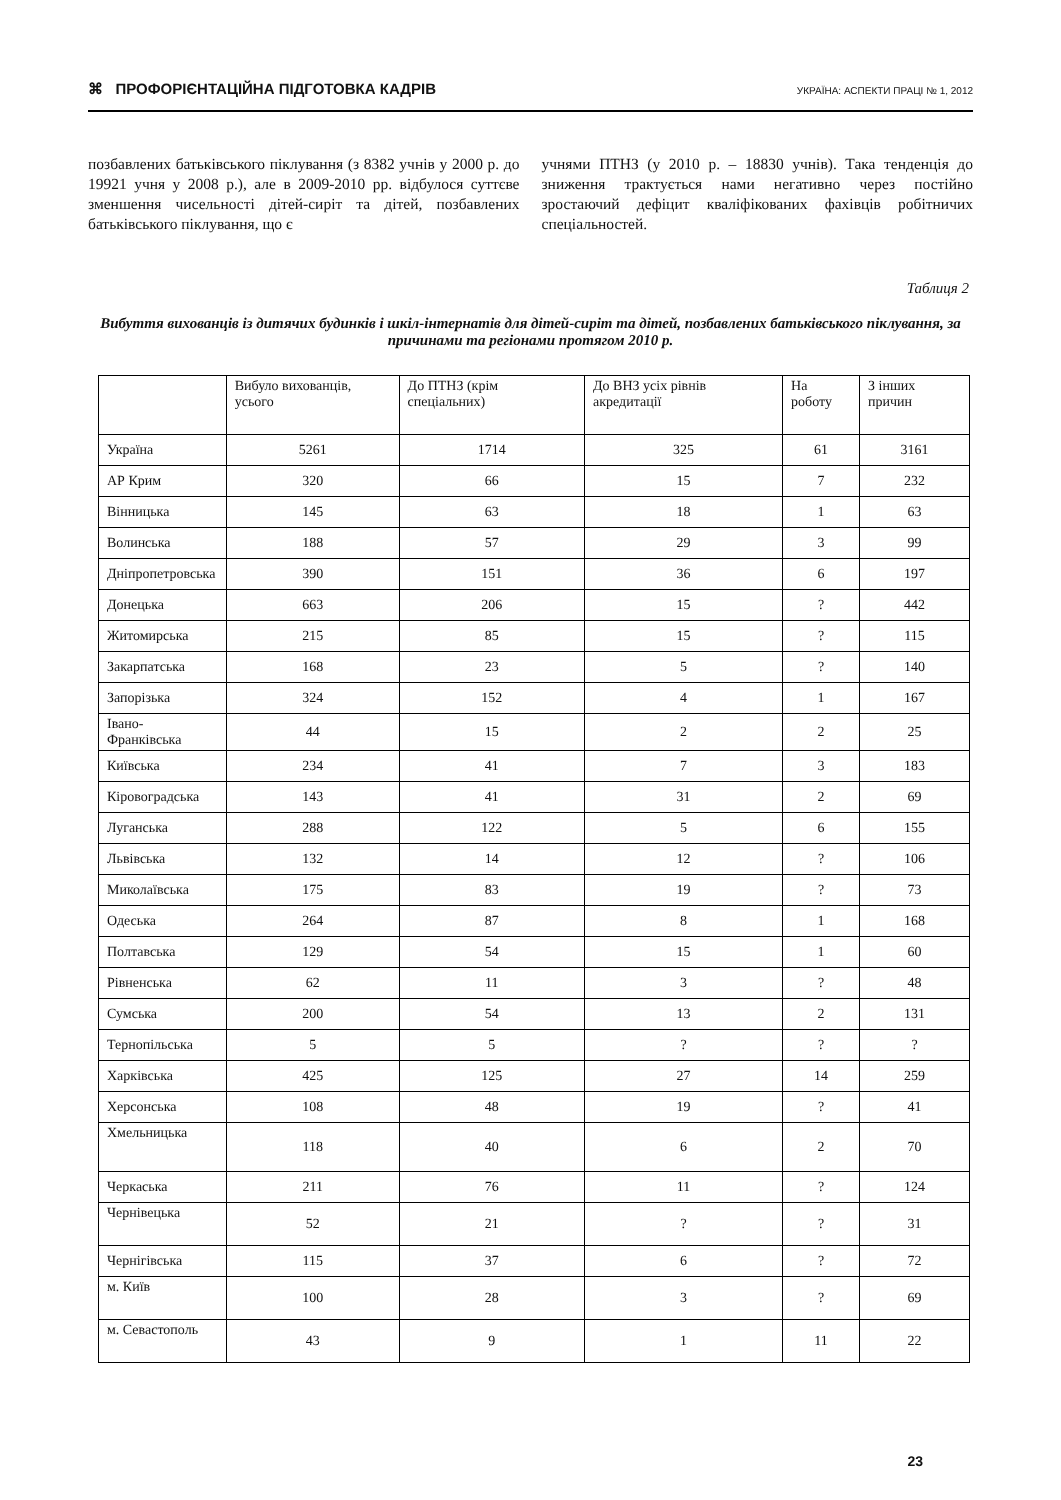⌘ ПРОФОРІЄНТАЦІЙНА ПІДГОТОВКА КАДРІВ УКРАЇНА: АСПЕКТИ ПРАЦІ № 1, 2012
позбавлених батьківського піклування (з 8382 учнів у 2000 р. до 19921 учня у 2008 р.), але в 2009-2010 рр. відбулося суттєве зменшення чисельності дітей-сиріт та дітей, позбавлених батьківського піклування, що є
учнями ПТНЗ (у 2010 р. – 18830 учнів). Така тенденція до зниження трактується нами негативно через постійно зростаючий дефіцит кваліфікованих фахівців робітничих спеціальностей.
Таблиця 2
Вибуття вихованців із дитячих будинків і шкіл-інтернатів для дітей-сиріт та дітей, позбавлених батьківського піклування, за причинами та регіонами протягом 2010 р.
| | Вибуло вихованців, усього | До ПТНЗ (крім спеціальних) | До ВНЗ усіх рівнів акредитації | На роботу | З інших причин |
| --- | --- | --- | --- | --- | --- |
| Україна | 5261 | 1714 | 325 | 61 | 3161 |
| АР Крим | 320 | 66 | 15 | 7 | 232 |
| Вінницька | 145 | 63 | 18 | 1 | 63 |
| Волинська | 188 | 57 | 29 | 3 | 99 |
| Дніпропетровська | 390 | 151 | 36 | 6 | 197 |
| Донецька | 663 | 206 | 15 | ? | 442 |
| Житомирська | 215 | 85 | 15 | ? | 115 |
| Закарпатська | 168 | 23 | 5 | ? | 140 |
| Запорізька | 324 | 152 | 4 | 1 | 167 |
| Івано-Франківська | 44 | 15 | 2 | 2 | 25 |
| Київська | 234 | 41 | 7 | 3 | 183 |
| Кіровоградська | 143 | 41 | 31 | 2 | 69 |
| Луганська | 288 | 122 | 5 | 6 | 155 |
| Львівська | 132 | 14 | 12 | ? | 106 |
| Миколаївська | 175 | 83 | 19 | ? | 73 |
| Одеська | 264 | 87 | 8 | 1 | 168 |
| Полтавська | 129 | 54 | 15 | 1 | 60 |
| Рівненська | 62 | 11 | 3 | ? | 48 |
| Сумська | 200 | 54 | 13 | 2 | 131 |
| Тернопільська | 5 | 5 | ? | ? | ? |
| Харківська | 425 | 125 | 27 | 14 | 259 |
| Херсонська | 108 | 48 | 19 | ? | 41 |
| Хмельницька | 118 | 40 | 6 | 2 | 70 |
| Черкаська | 211 | 76 | 11 | ? | 124 |
| Чернівецька | 52 | 21 | ? | ? | 31 |
| Чернігівська | 115 | 37 | 6 | ? | 72 |
| м. Київ | 100 | 28 | 3 | ? | 69 |
| м. Севастополь | 43 | 9 | 1 | 11 | 22 |
23